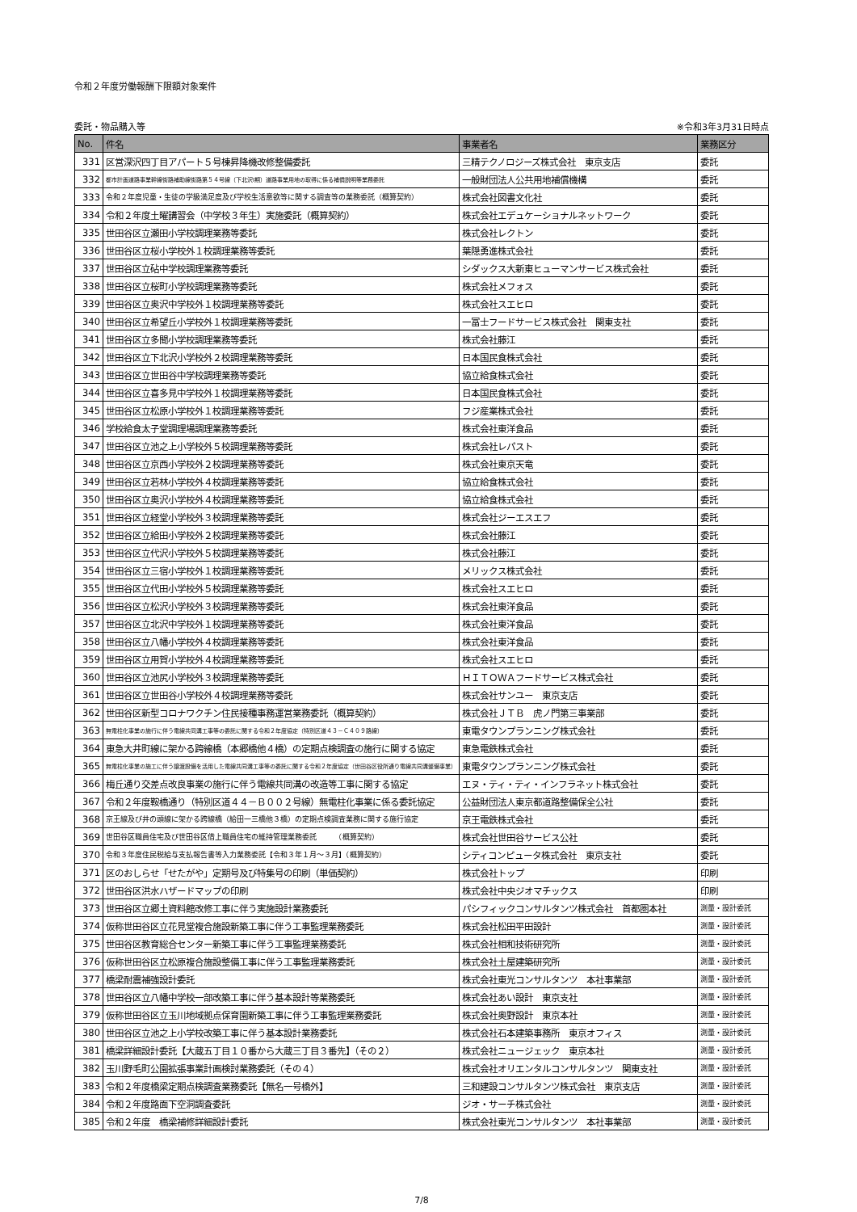令和２年度労働報酬下限額対象案件
委託・物品購入等 ※令和3年3月31日時点
| No. | 件名 | 事業者名 | 業務区分 |
| --- | --- | --- | --- |
| 331 | 区営深沢四丁目アパート５号棟昇降機改修整備委託 | 三精テクノロジーズ株式会社 東京支店 | 委託 |
| 332 | 都市計画道路事業幹線街路補助線街路第５４号線（下北沢Ⅰ期）道路事業用地の取得に係る補償説明等業務委託 | 一般財団法人公共用地補償機構 | 委託 |
| 333 | 令和２年度児童・生徒の学級満足度及び学校生活意欲等に関する調査等の業務委託（概算契約） | 株式会社図書文化社 | 委託 |
| 334 | 令和２年度土曜講習会（中学校３年生）実施委託（概算契約） | 株式会社エデュケーショナルネットワーク | 委託 |
| 335 | 世田谷区立瀬田小学校調理業務等委託 | 株式会社レクトン | 委託 |
| 336 | 世田谷区立桜小学校外１校調理業務等委託 | 葉隠勇進株式会社 | 委託 |
| 337 | 世田谷区立砧中学校調理業務等委託 | シダックス大新東ヒューマンサービス株式会社 | 委託 |
| 338 | 世田谷区立桜町小学校調理業務等委託 | 株式会社メフォス | 委託 |
| 339 | 世田谷区立奥沢中学校外１校調理業務等委託 | 株式会社スエヒロ | 委託 |
| 340 | 世田谷区立希望丘小学校外１校調理業務等委託 | 一冨士フードサービス株式会社 関東支社 | 委託 |
| 341 | 世田谷区立多聞小学校調理業務等委託 | 株式会社藤江 | 委託 |
| 342 | 世田谷区立下北沢小学校外２校調理業務等委託 | 日本国民食株式会社 | 委託 |
| 343 | 世田谷区立世田谷中学校調理業務等委託 | 協立給食株式会社 | 委託 |
| 344 | 世田谷区立喜多見中学校外１校調理業務等委託 | 日本国民食株式会社 | 委託 |
| 345 | 世田谷区立松原小学校外１校調理業務等委託 | フジ産業株式会社 | 委託 |
| 346 | 学校給食太子堂調理場調理業務等委託 | 株式会社東洋食品 | 委託 |
| 347 | 世田谷区立池之上小学校外５校調理業務等委託 | 株式会社レパスト | 委託 |
| 348 | 世田谷区立京西小学校外２校調理業務等委託 | 株式会社東京天竜 | 委託 |
| 349 | 世田谷区立若林小学校外４校調理業務等委託 | 協立給食株式会社 | 委託 |
| 350 | 世田谷区立奥沢小学校外４校調理業務等委託 | 協立給食株式会社 | 委託 |
| 351 | 世田谷区立経堂小学校外３校調理業務等委託 | 株式会社ジーエスエフ | 委託 |
| 352 | 世田谷区立給田小学校外２校調理業務等委託 | 株式会社藤江 | 委託 |
| 353 | 世田谷区立代沢小学校外５校調理業務等委託 | 株式会社藤江 | 委託 |
| 354 | 世田谷区立三宿小学校外１校調理業務等委託 | メリックス株式会社 | 委託 |
| 355 | 世田谷区立代田小学校外５校調理業務等委託 | 株式会社スエヒロ | 委託 |
| 356 | 世田谷区立松沢小学校外３校調理業務等委託 | 株式会社東洋食品 | 委託 |
| 357 | 世田谷区立北沢中学校外１校調理業務等委託 | 株式会社東洋食品 | 委託 |
| 358 | 世田谷区立八幡小学校外４校調理業務等委託 | 株式会社東洋食品 | 委託 |
| 359 | 世田谷区立用賀小学校外４校調理業務等委託 | 株式会社スエヒロ | 委託 |
| 360 | 世田谷区立池尻小学校外３校調理業務等委託 | ＨＩＴＯＷＡフードサービス株式会社 | 委託 |
| 361 | 世田谷区立世田谷小学校外４校調理業務等委託 | 株式会社サンユー 東京支店 | 委託 |
| 362 | 世田谷区新型コロナワクチン住民接種事務運営業務委託（概算契約） | 株式会社ＪＴＢ 虎ノ門第三事業部 | 委託 |
| 363 | 無電柱化事業の施行に伴う電線共同溝工事等の委託に関する令和２年度協定（特別区道４３－Ｃ４０９路線） | 東電タウンプランニング株式会社 | 委託 |
| 364 | 東急大井町線に架かる跨線橋（本郷橋他４橋）の定期点検調査の施行に関する協定 | 東急電鉄株式会社 | 委託 |
| 365 | 無電柱化事業の施工に伴う譲渡設備を活用した電線共同溝工事等の委託に関する令和２年度協定（世田谷区役所通り電線共同溝整備事業） | 東電タウンプランニング株式会社 | 委託 |
| 366 | 梅丘通り交差点改良事業の施行に伴う電線共同溝の改造等工事に関する協定 | エヌ・ティ・ティ・インフラネット株式会社 | 委託 |
| 367 | 令和２年度鞍橋通り（特別区道４４－Ｂ００２号線）無電柱化事業に係る委託協定 | 公益財団法人東京都道路整備保全公社 | 委託 |
| 368 | 京王線及び井の頭線に架かる跨線橋（給田一三橋他３橋）の定期点検調査業務に関する施行協定 | 京王電鉄株式会社 | 委託 |
| 369 | 世田谷区職員住宅及び世田谷区借上職員住宅の維持管理業務委託 （概算契約） | 株式会社世田谷サービス公社 | 委託 |
| 370 | 令和３年度住民税給与支払報告書等入力業務委託【令和３年１月～３月】（概算契約） | シティコンピュータ株式会社 東京支社 | 委託 |
| 371 | 区のおしらせ「せたがや」定期号及び特集号の印刷（単価契約） | 株式会社トップ | 印刷 |
| 372 | 世田谷区洪水ハザードマップの印刷 | 株式会社中央ジオマチックス | 印刷 |
| 373 | 世田谷区立郷土資料館改修工事に伴う実施設計業務委託 | パシフィックコンサルタンツ株式会社 首都圏本社 | 測量・設計委託 |
| 374 | 仮称世田谷区立花見堂複合施設新築工事に伴う工事監理業務委託 | 株式会社松田平田設計 | 測量・設計委託 |
| 375 | 世田谷区教育総合センター新築工事に伴う工事監理業務委託 | 株式会社相和技術研究所 | 測量・設計委託 |
| 376 | 仮称世田谷区立松原複合施設整備工事に伴う工事監理業務委託 | 株式会社土屋建築研究所 | 測量・設計委託 |
| 377 | 橋梁耐震補強設計委託 | 株式会社東光コンサルタンツ 本社事業部 | 測量・設計委託 |
| 378 | 世田谷区立八幡中学校一部改築工事に伴う基本設計等業務委託 | 株式会社あい設計 東京支社 | 測量・設計委託 |
| 379 | 仮称世田谷区立玉川地域拠点保育園新築工事に伴う工事監理業務委託 | 株式会社奥野設計 東京本社 | 測量・設計委託 |
| 380 | 世田谷区立池之上小学校改築工事に伴う基本設計業務委託 | 株式会社石本建築事務所 東京オフィス | 測量・設計委託 |
| 381 | 橋梁詳細設計委託【大蔵五丁目１０番から大蔵三丁目３番先】（その２） | 株式会社ニュージェック 東京本社 | 測量・設計委託 |
| 382 | 玉川野毛町公園拡張事業計画検討業務委託（その４） | 株式会社オリエンタルコンサルタンツ 関東支社 | 測量・設計委託 |
| 383 | 令和２年度橋梁定期点検調査業務委託【無名一号橋外】 | 三和建設コンサルタンツ株式会社 東京支店 | 測量・設計委託 |
| 384 | 令和２年度路面下空洞調査委託 | ジオ・サーチ株式会社 | 測量・設計委託 |
| 385 | 令和２年度 橋梁補修詳細設計委託 | 株式会社東光コンサルタンツ 本社事業部 | 測量・設計委託 |
7/8